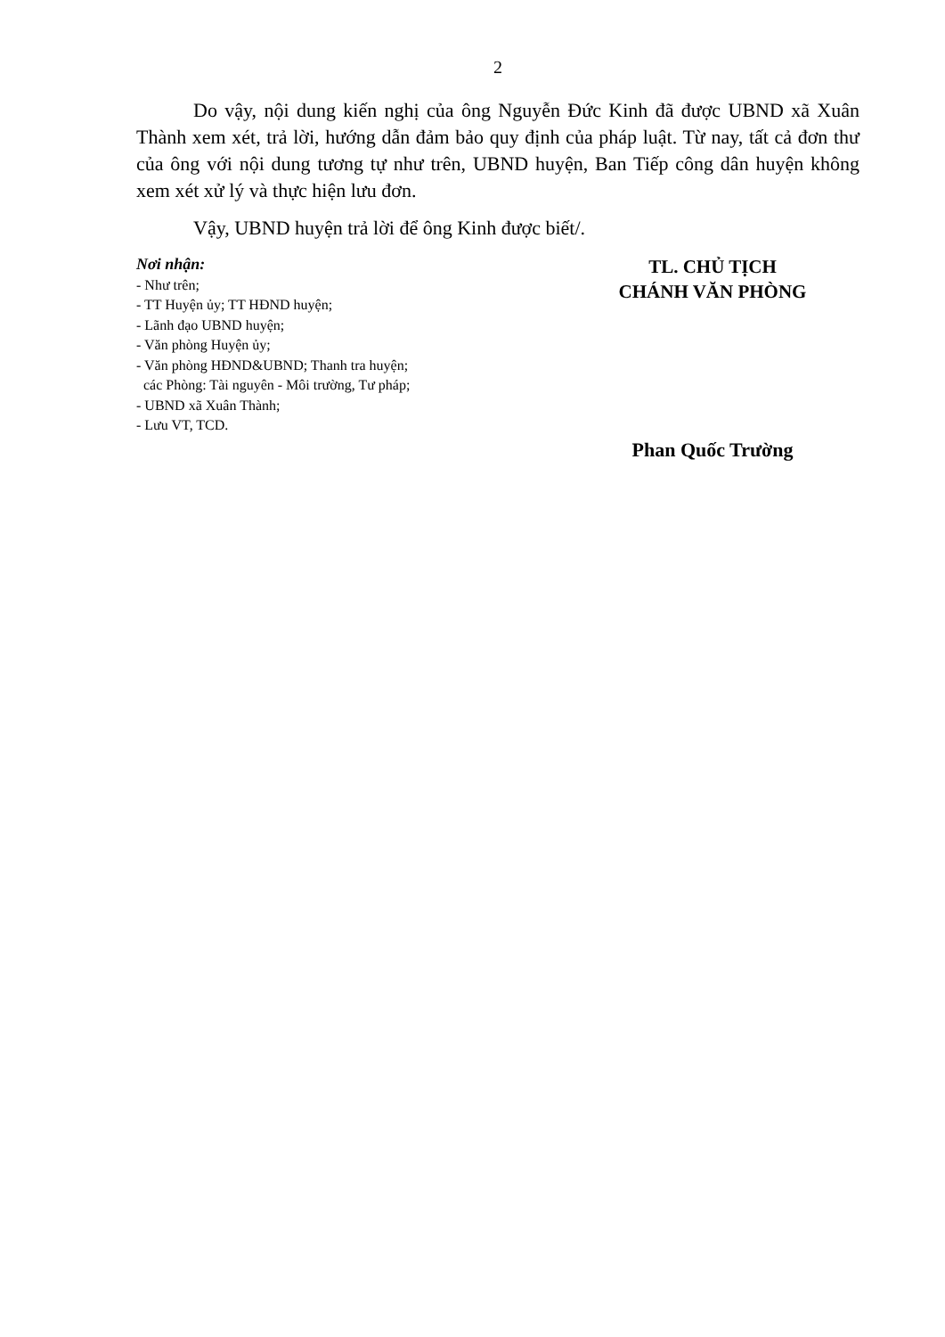2
Do vậy, nội dung kiến nghị của ông Nguyễn Đức Kinh đã được UBND xã Xuân Thành xem xét, trả lời, hướng dẫn đảm bảo quy định của pháp luật. Từ nay, tất cả đơn thư của ông với nội dung tương tự như trên, UBND huyện, Ban Tiếp công dân huyện không xem xét xử lý và thực hiện lưu đơn.
Vậy, UBND huyện trả lời để ông Kinh được biết/.
Nơi nhận:
- Như trên;
- TT Huyện ủy; TT HĐND huyện;
- Lãnh đạo UBND huyện;
- Văn phòng Huyện ủy;
- Văn phòng HĐND&UBND; Thanh tra huyện;
các Phòng: Tài nguyên - Môi trường, Tư pháp;
- UBND xã Xuân Thành;
- Lưu VT, TCD.
TL. CHỦ TỊCH
CHÁNH VĂN PHÒNG
Phan Quốc Trường